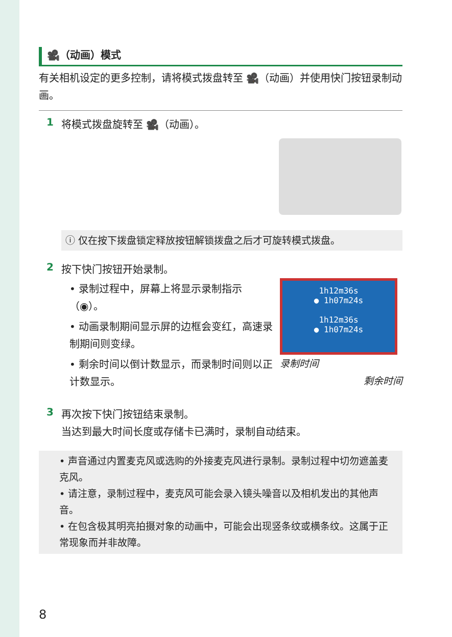🎥（动画）模式
有关相机设定的更多控制，请将模式拨盘转至 🎥（动画）并使用快门按钮录制动画。
1
将模式拨盘旋转至 🎥（动画）。
ⓘ 仅在按下拨盘锁定释放按钮解锁拨盘之后才可旋转模式拨盘。
2
按下快门按钮开始录制。
• 录制过程中，屏幕上将显示录制指示（◉）。
• 动画录制期间显示屏的边框会变红，高速录制期间则变绿。
• 剩余时间以倒计数显示，而录制时间则以正计数显示。
1h12m36s
● 1h07m24s
1h12m36s
● 1h07m24s
录制时间
剩余时间
3
再次按下快门按钮结束录制。
当达到最大时间长度或存储卡已满时，录制自动结束。
• 声音通过内置麦克风或选购的外接麦克风进行录制。录制过程中切勿遮盖麦克风。
• 请注意，录制过程中，麦克风可能会录入镜头噪音以及相机发出的其他声音。
• 在包含极其明亮拍摄对象的动画中，可能会出现竖条纹或横条纹。这属于正常现象而并非故障。
8